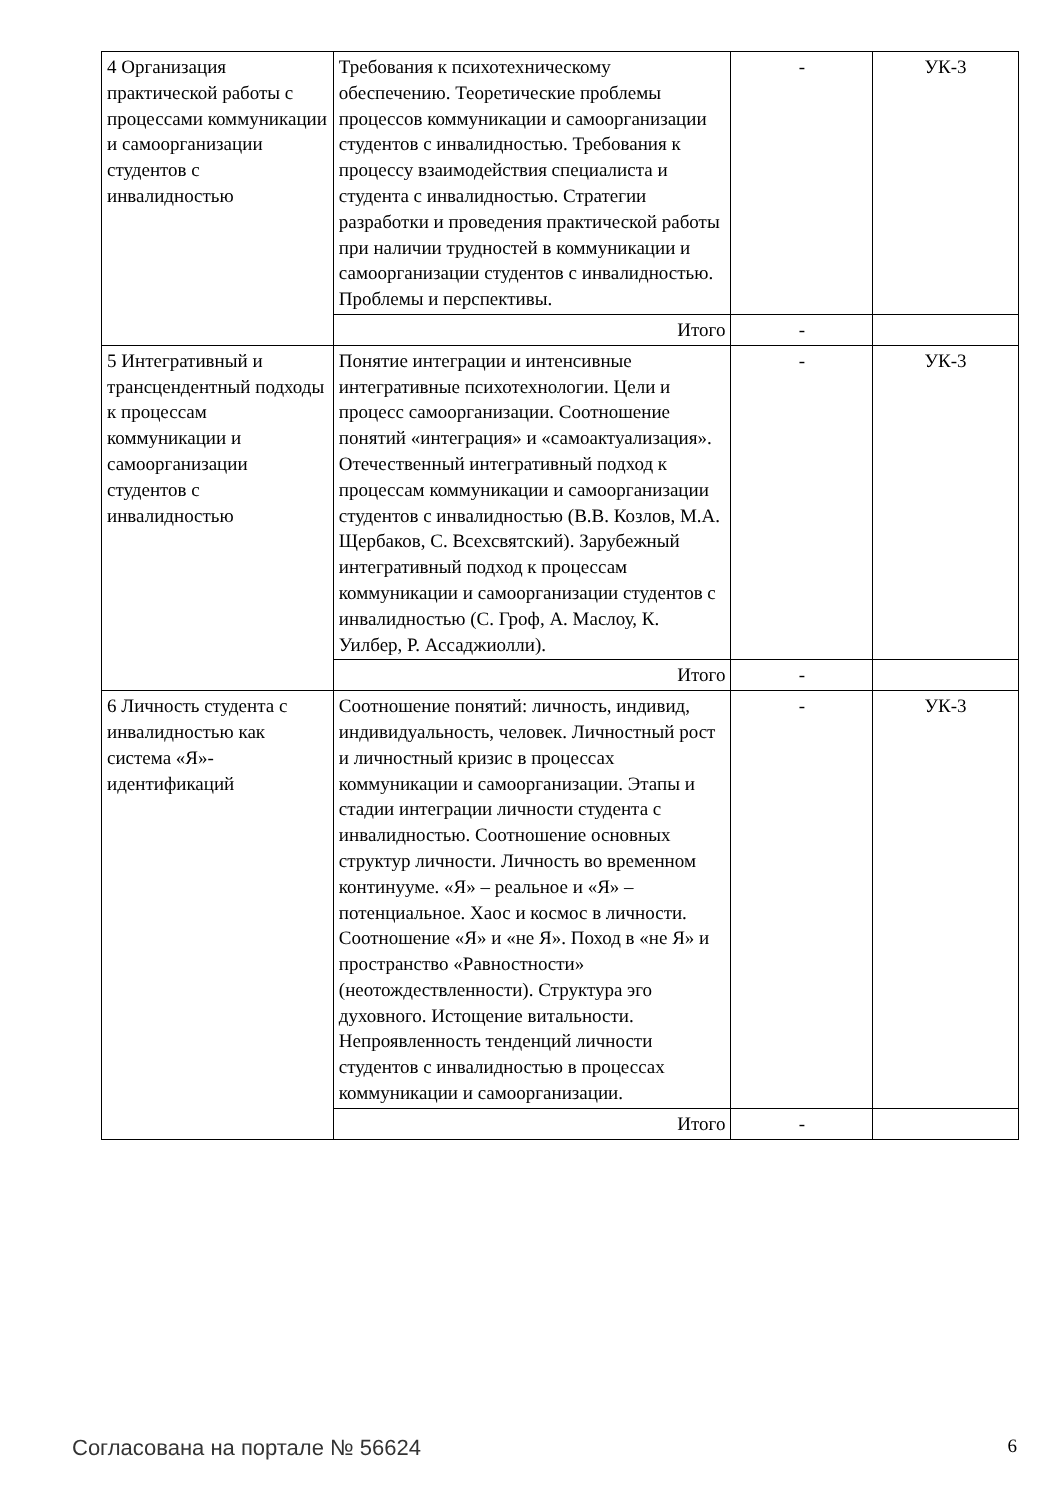| 4 Организация практической работы с процессами коммуникации и самоорганизации студентов с инвалидностью | Требования к психотехническому обеспечению. Теоретические проблемы процессов коммуникации и самоорганизации студентов с инвалидностью. Требования к процессу взаимодействия специалиста и студента с инвалидностью. Стратегии разработки и проведения практической работы при наличии трудностей в коммуникации и самоорганизации студентов с инвалидностью. Проблемы и перспективы. | - | УК-3 |
| | Итого | - | |
| 5 Интегративный и трансцендентный подходы к процессам коммуникации и самоорганизации студентов с инвалидностью | Понятие интеграции и интенсивные интегративные психотехнологии. Цели и процесс самоорганизации. Соотношение понятий «интеграция» и «самоактуализация». Отечественный интегративный подход к процессам коммуникации и самоорганизации студентов с инвалидностью (В.В. Козлов, М.А. Щербаков, С. Всехсвятский). Зарубежный интегративный подход к процессам коммуникации и самоорганизации студентов с инвалидностью (С. Гроф, А. Маслоу, К. Уилбер, Р. Ассаджиолли). | - | УК-3 |
| | Итого | - | |
| 6 Личность студента с инвалидностью как система «Я»-идентификаций | Соотношение понятий: личность, индивид, индивидуальность, человек. Личностный рост и личностный кризис в процессах коммуникации и самоорганизации. Этапы и стадии интеграции личности студента с инвалидностью. Соотношение основных структур личности. Личность во временном континууме. «Я» – реальное и «Я» – потенциальное. Хаос и космос в личности. Соотношение «Я» и «не Я». Поход в «не Я» и пространство «Равностности» (неотождествленности). Структура эго духовного. Истощение витальности. Непроявленность тенденций личности студентов с инвалидностью в процессах коммуникации и самоорганизации. | - | УК-3 |
| | Итого | - | |
Согласована на портале № 56624 6